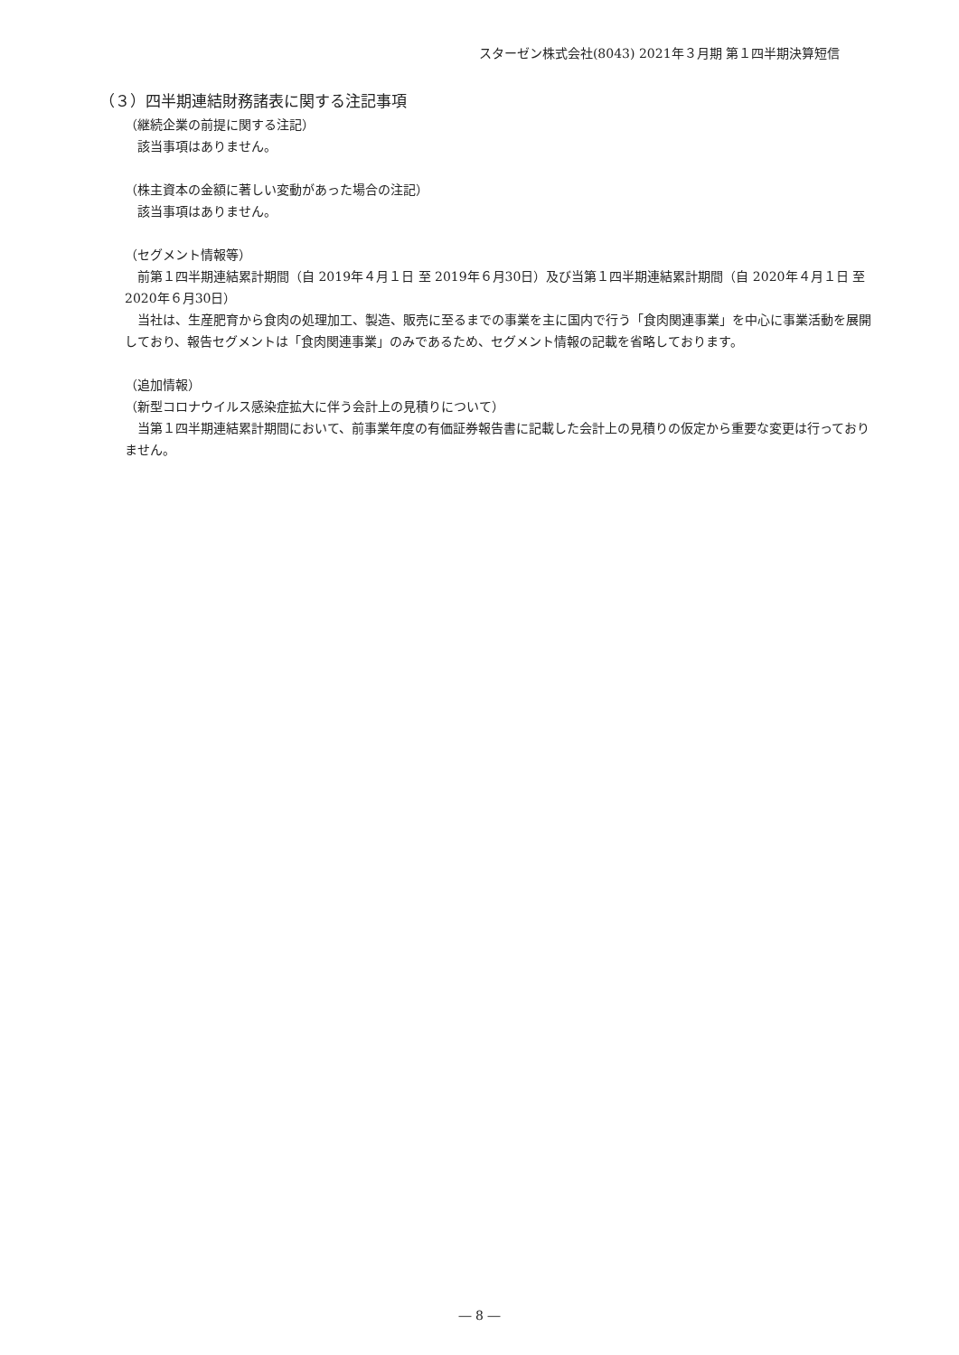スターゼン株式会社(8043) 2021年３月期 第１四半期決算短信
（３）四半期連結財務諸表に関する注記事項
（継続企業の前提に関する注記）
該当事項はありません。
（株主資本の金額に著しい変動があった場合の注記）
該当事項はありません。
（セグメント情報等）
前第１四半期連結累計期間（自 2019年４月１日 至 2019年６月30日）及び当第１四半期連結累計期間（自 2020年４月１日 至 2020年６月30日）
当社は、生産肥育から食肉の処理加工、製造、販売に至るまでの事業を主に国内で行う「食肉関連事業」を中心に事業活動を展開しており、報告セグメントは「食肉関連事業」のみであるため、セグメント情報の記載を省略しております。
（追加情報）
（新型コロナウイルス感染症拡大に伴う会計上の見積りについて）
当第１四半期連結累計期間において、前事業年度の有価証券報告書に記載した会計上の見積りの仮定から重要な変更は行っておりません。
― 8 ―